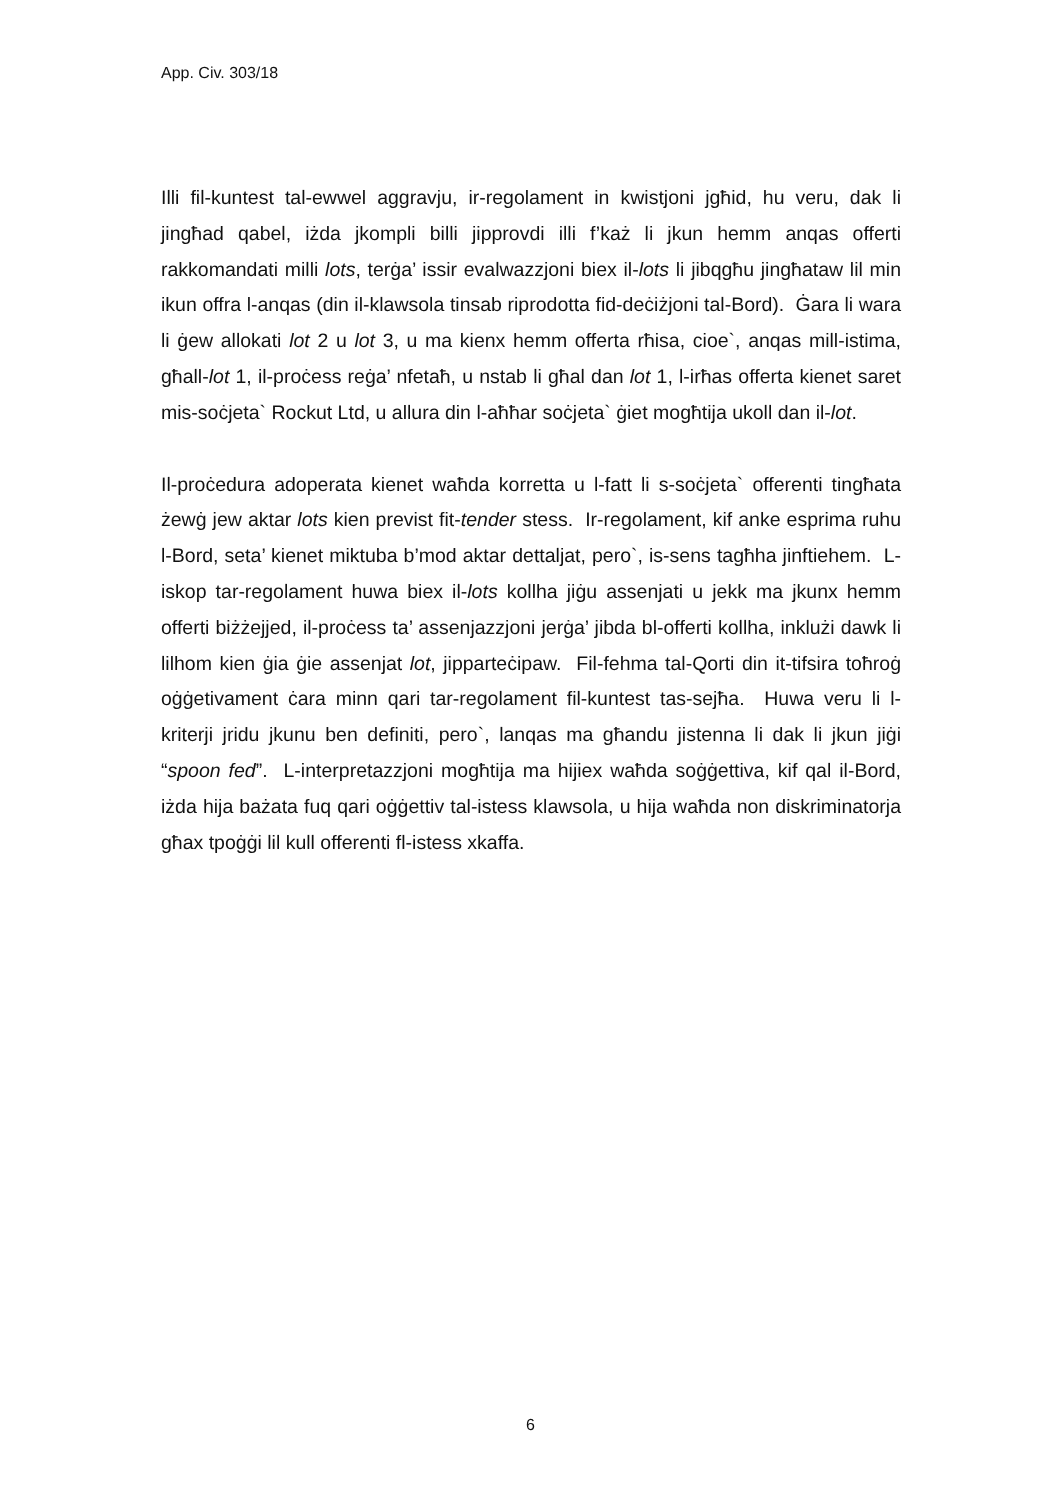App. Civ. 303/18
Illi fil-kuntest tal-ewwel aggravju, ir-regolament in kwistjoni jgħid, hu veru, dak li jingħad qabel, iżda jkompli billi jipprovdi illi f’każ li jkun hemm anqas offerti rakkomandati milli lots, terġa’ issir evalwazzjoni biex il-lots li jibqgħu jingħataw lil min ikun offra l-anqas (din il-klawsola tinsab riprodotta fid-deċiżjoni tal-Bord). Ġara li wara li ġew allokati lot 2 u lot 3, u ma kienx hemm offerta rħisa, cioe`, anqas mill-istima, għall-lot 1, il-proċess reġa’ nfetaħ, u nstab li għal dan lot 1, l-irħas offerta kienet saret mis-soċjeta` Rockut Ltd, u allura din l-aħħar soċjeta` ġiet mogħtija ukoll dan il-lot.
Il-proċedura adoperata kienet waħda korretta u l-fatt li s-soċjeta` offerenti tingħata żewġ jew aktar lots kien previst fit-tender stess. Ir-regolament, kif anke esprima ruhu l-Bord, seta’ kienet miktuba b’mod aktar dettaljat, pero`, is-sens tagħha jinftiehem. L-iskop tar-regolament huwa biex il-lots kollha jiġu assenjati u jekk ma jkunx hemm offerti biżżejjed, il-proċess ta’ assenjazzjoni jerġa’ jibda bl-offerti kollha, inklużi dawk li lilhom kien ġia ġie assenjat lot, jipparteċipaw. Fil-fehma tal-Qorti din it-tifsira toħroġ oġġetivament ċara minn qari tar-regolament fil-kuntest tas-sejħa. Huwa veru li l-kriterji jridu jkunu ben definiti, pero`, lanqas ma għandu jistenna li dak li jkun jiġi “spoon fed”. L-interpretazzjoni mogħtija ma hijiex waħda soġġettiva, kif qal il-Bord, iżda hija bażata fuq qari oġġettiv tal-istess klawsola, u hija waħda non diskriminatorja għax tpoġġi lil kull offerenti fl-istess xkaffa.
6